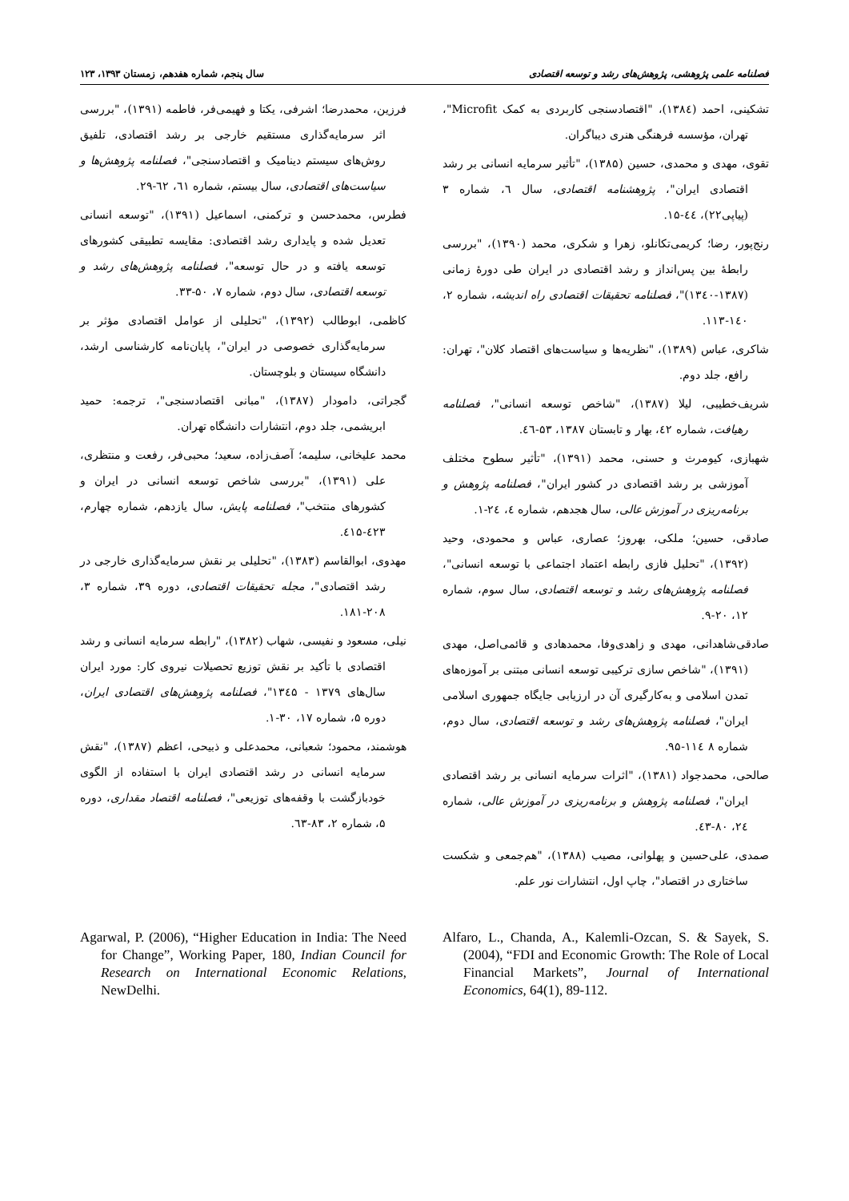فصلنامه علمی پژوهشی، پژوهش‌های رشد و توسعه اقتصادی سال پنجم، شماره هفدهم، زمستان ۱۳۹۳، ۱۲۳
تشکینی، احمد (۱۳۸٤)، "اقتصادسنجی کاربردی به کمک Microfit"، تهران، مؤسسه فرهنگی هنری دیباگران.
تقوی، مهدی و محمدی، حسین (۱۳۸۵)، "تأثیر سرمایه انسانی بر رشد اقتصادی ایران"، پژوهشنامه اقتصادی، سال ٦، شماره ۳ (پیاپی۲۲)، ٤٤-۱۵.
رنج‌پور، رضا؛ کریمی‌تکانلو، زهرا و شکری، محمد (۱۳۹۰)، "بررسی رابطۀ بین پس‌انداز و رشد اقتصادی در ایران طی دورۀ زمانی (۱۳۸۷-۱۳٤۰)"، فصلنامه تحقیقات اقتصادی راه اندیشه، شماره ۲، ۱٤۰-۱۱۳.
شاکری، عباس (۱۳۸۹)، "نظریه‌ها و سیاست‌های اقتصاد کلان"، تهران: رافع، جلد دوم.
شریف‌خطیبی، لیلا (۱۳۸۷)، "شاخص توسعه انسانی"، فصلنامه رهیافت، شماره ٤۲، بهار و تابستان ۱۳۸۷، ۵۳-٤٦.
شهبازی، کیومرث و حسنی، محمد (۱۳۹۱)، "تأثیر سطوح مختلف آموزشی بر رشد اقتصادی در کشور ایران"، فصلنامه پژوهش و برنامه‌ریزی در آموزش عالی، سال هجدهم، شماره ٤، ۲٤-۱.
صادقی، حسین؛ ملکی، بهروز؛ عصاری، عباس و محمودی، وحید (۱۳۹۲)، "تحلیل فازی رابطه اعتماد اجتماعی با توسعه انسانی"، فصلنامه پژوهش‌های رشد و توسعه اقتصادی، سال سوم، شماره ۱۲، ۲۰-۹.
صادقی‌شاهدانی، مهدی و زاهدی‌وفا، محمدهادی و قائمی‌اصل، مهدی (۱۳۹۱)، "شاخص سازی ترکیبی توسعه انسانی مبتنی بر آموزه‌های تمدن اسلامی و به‌کارگیری آن در ارزیابی جایگاه جمهوری اسلامی ایران"، فصلنامه پژوهش‌های رشد و توسعه اقتصادی، سال دوم، شماره ۸ ۱۱٤-۹۵.
صالحی، محمدجواد (۱۳۸۱)، "اثرات سرمایه انسانی بر رشد اقتصادی ایران"، فصلنامه پژوهش و برنامه‌ریزی در آموزش عالی، شماره ۲٤، ۸۰-٤۳.
صمدی، علی‌حسین و پهلوانی، مصیب (۱۳۸۸)، "هم‌جمعی و شکست ساختاری در اقتصاد"، چاپ اول، انتشارات نور علم.
فرزین، محمدرضا؛ اشرفی، یکتا و فهیمی‌فر، فاطمه (۱۳۹۱)، "بررسی اثر سرمایه‌گذاری مستقیم خارجی بر رشد اقتصادی، تلفیق روش‌های سیستم دینامیک و اقتصادسنجی"، فصلنامه پژوهش‌ها و سیاست‌های اقتصادی، سال بیستم، شماره ٦۱، ٦۲-۲۹.
فطرس، محمدحسن و ترکمنی، اسماعیل (۱۳۹۱)، "توسعه انسانی تعدیل شده و پایداری رشد اقتصادی: مقایسه تطبیقی کشورهای توسعه یافته و در حال توسعه"، فصلنامه پژوهش‌های رشد و توسعه اقتصادی، سال دوم، شماره ۷، ۵۰-۳۳.
کاظمی، ابوطالب (۱۳۹۲)، "تحلیلی از عوامل اقتصادی مؤثر بر سرمایه‌گذاری خصوصی در ایران"، پایان‌نامه کارشناسی ارشد، دانشگاه سیستان و بلوچستان.
گجراتی، دامودار (۱۳۸۷)، "مبانی اقتصادسنجی"، ترجمه: حمید ابریشمی، جلد دوم، انتشارات دانشگاه تهران.
محمد علیخانی، سلیمه؛ آصف‌زاده، سعید؛ محبی‌فر، رفعت و منتظری، علی (۱۳۹۱)، "بررسی شاخص توسعه انسانی در ایران و کشورهای منتخب"، فصلنامه پایش، سال یازدهم، شماره چهارم، ٤۲۳-٤۱۵.
مهدوی، ابوالقاسم (۱۳۸۳)، "تحلیلی بر نقش سرمایه‌گذاری خارجی در رشد اقتصادی"، مجله تحقیقات اقتصادی، دوره ۳۹، شماره ۳، ۲۰۸-۱۸۱.
نیلی، مسعود و نفیسی، شهاب (۱۳۸۲)، "رابطه سرمایه انسانی و رشد اقتصادی با تأکید بر نقش توزیع تحصیلات نیروی کار: مورد ایران سال‌های ۱۳۷۹ - ۱۳٤۵"، فصلنامه پژوهش‌های اقتصادی ایران، دوره ۵، شماره ۱۷، ۳۰-۱.
هوشمند، محمود؛ شعبانی، محمدعلی و ذبیحی، اعظم (۱۳۸۷)، "نقش سرمایه انسانی در رشد اقتصادی ایران با استفاده از الگوی خودبازگشت با وقفه‌های توزیعی"، فصلنامه اقتصاد مقداری، دوره ۵، شماره ۲، ۸۳-٦۳.
Agarwal, P. (2006), “Higher Education in India: The Need for Change”, Working Paper, 180, Indian Council for Research on International Economic Relations, NewDelhi.
Alfaro, L., Chanda, A., Kalemli-Ozcan, S. & Sayek, S. (2004), “FDI and Economic Growth: The Role of Local Financial Markets”, Journal of International Economics, 64(1), 89-112.